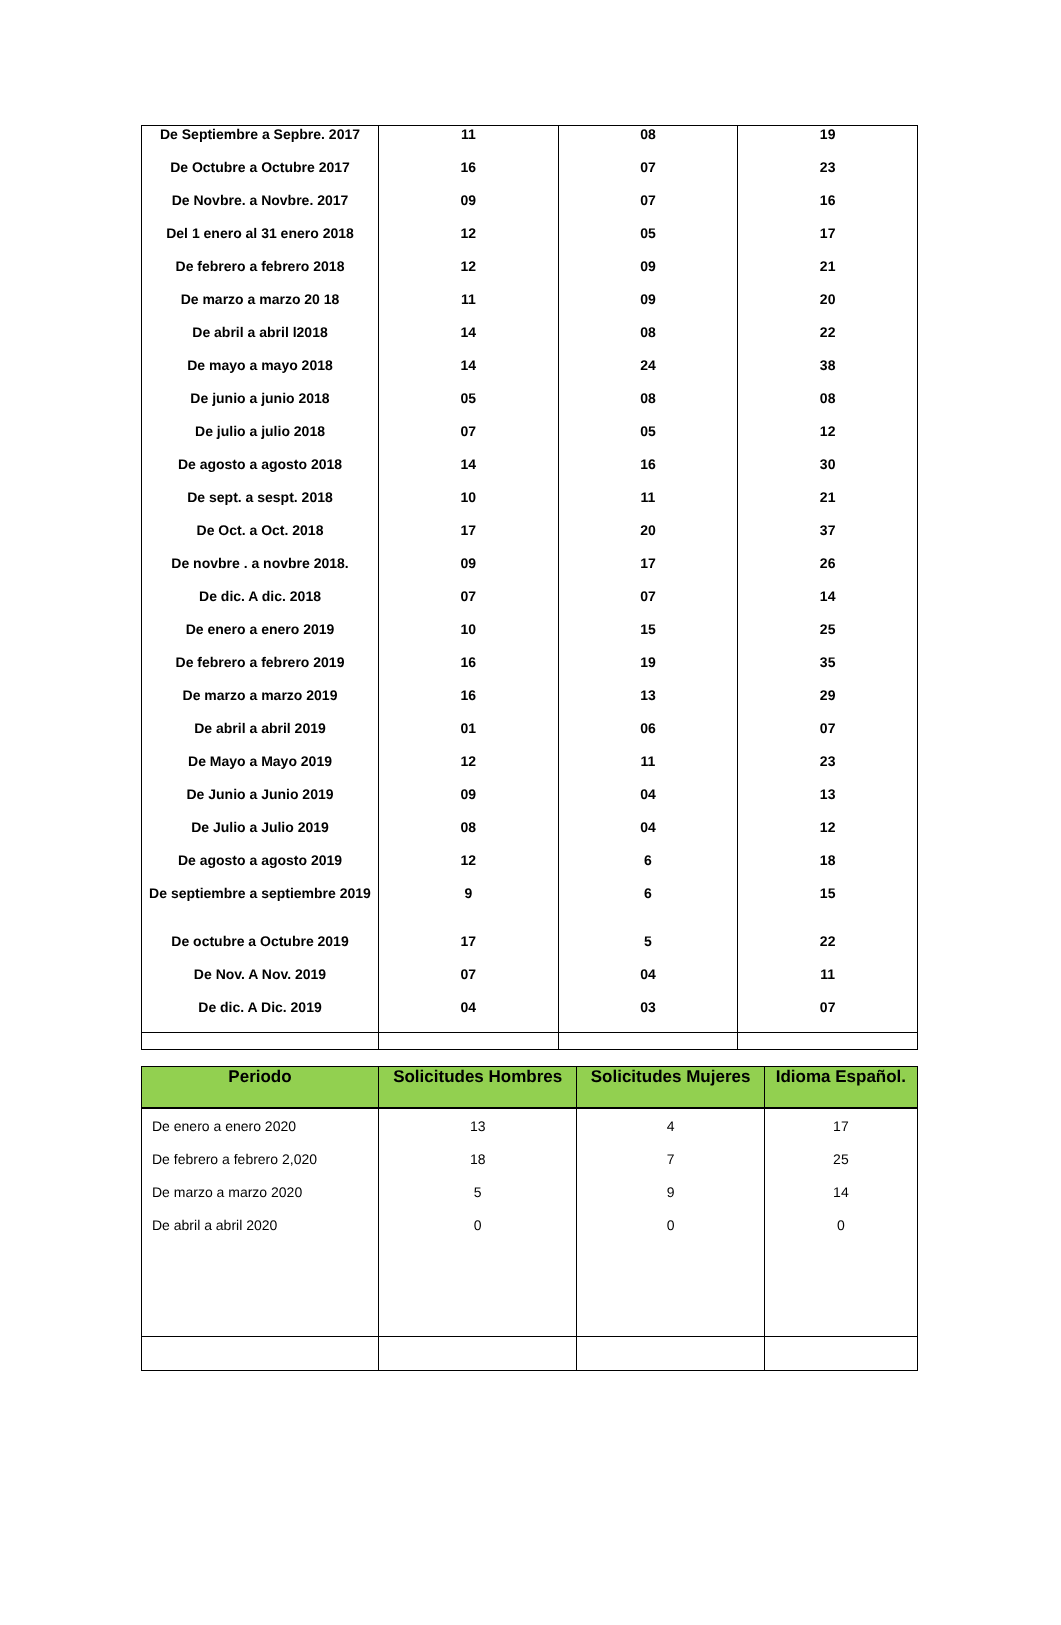| De Septiembre a Sepbre. 2017 | 11 | 08 | 19 |
| De Octubre a Octubre 2017 | 16 | 07 | 23 |
| De Novbre. a Novbre. 2017 | 09 | 07 | 16 |
| Del 1 enero al 31 enero 2018 | 12 | 05 | 17 |
| De febrero a febrero 2018 | 12 | 09 | 21 |
| De marzo a marzo 20 18 | 11 | 09 | 20 |
| De abril a abril l2018 | 14 | 08 | 22 |
| De mayo a mayo 2018 | 14 | 24 | 38 |
| De junio a junio 2018 | 05 | 08 | 08 |
| De julio a julio 2018 | 07 | 05 | 12 |
| De agosto a agosto 2018 | 14 | 16 | 30 |
| De sept. a sespt. 2018 | 10 | 11 | 21 |
| De Oct. a Oct. 2018 | 17 | 20 | 37 |
| De novbre . a novbre 2018. | 09 | 17 | 26 |
| De dic. A dic. 2018 | 07 | 07 | 14 |
| De enero a enero 2019 | 10 | 15 | 25 |
| De febrero a febrero 2019 | 16 | 19 | 35 |
| De marzo a marzo 2019 | 16 | 13 | 29 |
| De abril a abril 2019 | 01 | 06 | 07 |
| De Mayo a Mayo 2019 | 12 | 11 | 23 |
| De Junio a Junio 2019 | 09 | 04 | 13 |
| De Julio a Julio 2019 | 08 | 04 | 12 |
| De agosto a agosto 2019 | 12 | 6 | 18 |
| De septiembre a septiembre 2019 | 9 | 6 | 15 |
| De octubre a Octubre 2019 | 17 | 5 | 22 |
| De Nov. A Nov. 2019 | 07 | 04 | 11 |
| De dic. A Dic. 2019 | 04 | 03 | 07 |
| Periodo | Solicitudes Hombres | Solicitudes Mujeres | Idioma Español. |
| --- | --- | --- | --- |
| De enero a enero 2020 | 13 | 4 | 17 |
| De febrero a febrero 2,020 | 18 | 7 | 25 |
| De marzo a marzo 2020 | 5 | 9 | 14 |
| De abril a abril 2020 | 0 | 0 | 0 |